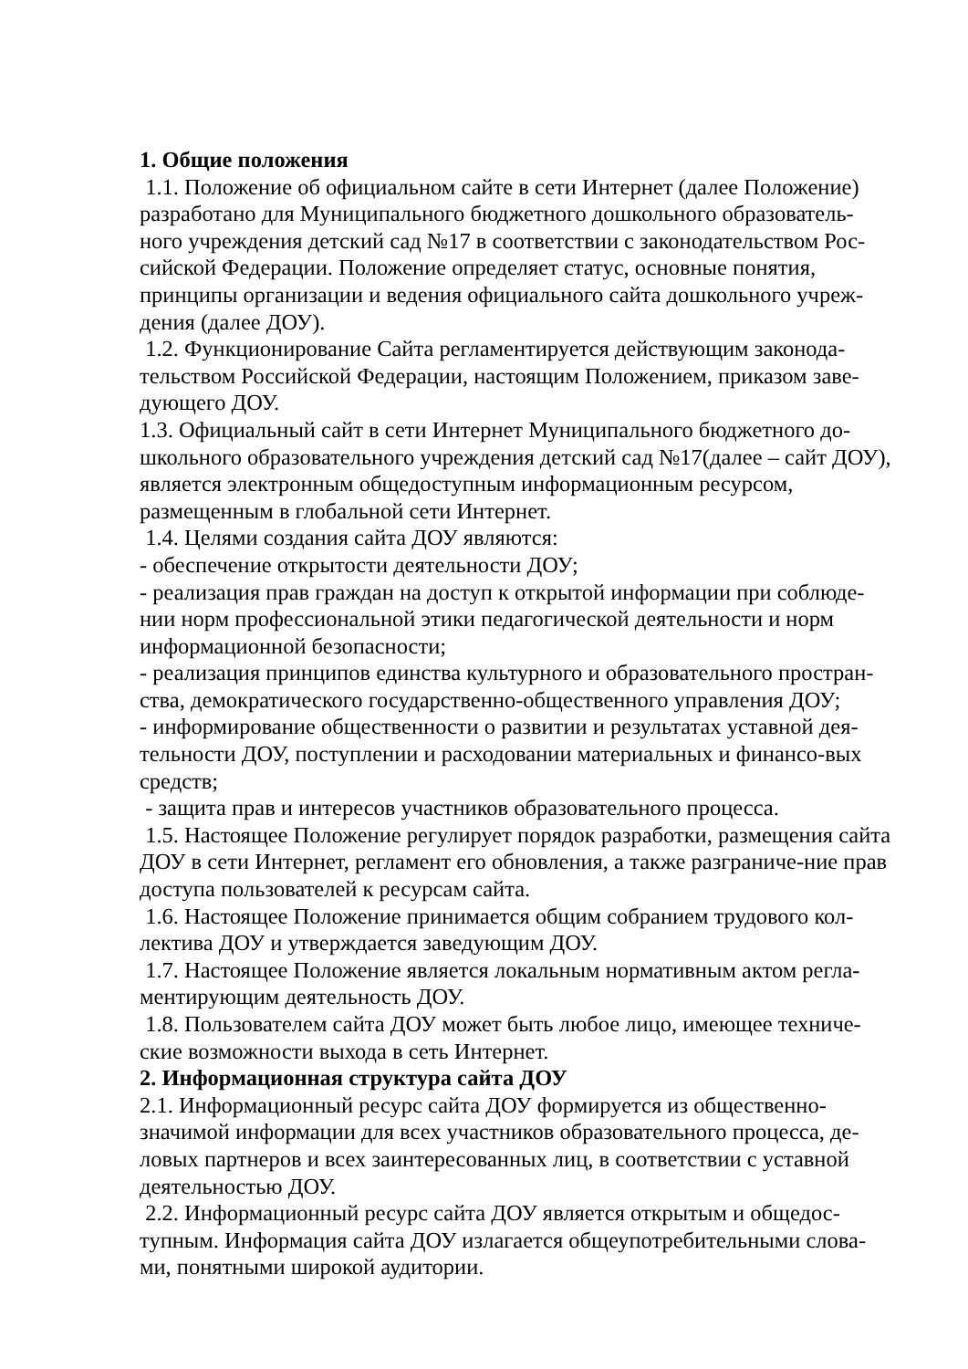1. Общие положения
1.1. Положение об официальном сайте в сети Интернет (далее Положение) разработано для Муниципального бюджетного дошкольного образователь-ного учреждения детский сад №17 в соответствии с законодательством Рос-сийской Федерации. Положение определяет статус, основные понятия, принципы организации и ведения официального сайта дошкольного учреж-дения (далее ДОУ).
1.2. Функционирование Сайта регламентируется действующим законода-тельством Российской Федерации, настоящим Положением, приказом заве-дующего ДОУ.
1.3. Официальный сайт в сети Интернет Муниципального бюджетного до-школьного образовательного учреждения детский сад №17(далее – сайт ДОУ), является электронным общедоступным информационным ресурсом, размещенным в глобальной сети Интернет.
1.4. Целями создания сайта ДОУ являются:
- обеспечение открытости деятельности ДОУ;
- реализация прав граждан на доступ к открытой информации при соблюде-нии норм профессиональной этики педагогической деятельности и норм информационной безопасности;
- реализация принципов единства культурного и образовательного простран-ства, демократического государственно-общественного управления ДОУ;
- информирование общественности о развитии и результатах уставной дея-тельности ДОУ, поступлении и расходовании материальных и финансо-вых средств;
- защита прав и интересов участников образовательного процесса.
1.5. Настоящее Положение регулирует порядок разработки, размещения сайта ДОУ в сети Интернет, регламент его обновления, а также разграниче-ние прав доступа пользователей к ресурсам сайта.
1.6. Настоящее Положение принимается общим собранием трудового кол-лектива ДОУ и утверждается заведующим ДОУ.
1.7. Настоящее Положение является локальным нормативным актом регла-ментирующим деятельность ДОУ.
1.8. Пользователем сайта ДОУ может быть любое лицо, имеющее техниче-ские возможности выхода в сеть Интернет.
2. Информационная структура сайта ДОУ
2.1. Информационный ресурс сайта ДОУ формируется из общественно-значимой информации для всех участников образовательного процесса, де-ловых партнеров и всех заинтересованных лиц, в соответствии с уставной деятельностью ДОУ.
2.2. Информационный ресурс сайта ДОУ является открытым и общедос-тупным. Информация сайта ДОУ излагается общеупотребительными слова-ми, понятными широкой аудитории.